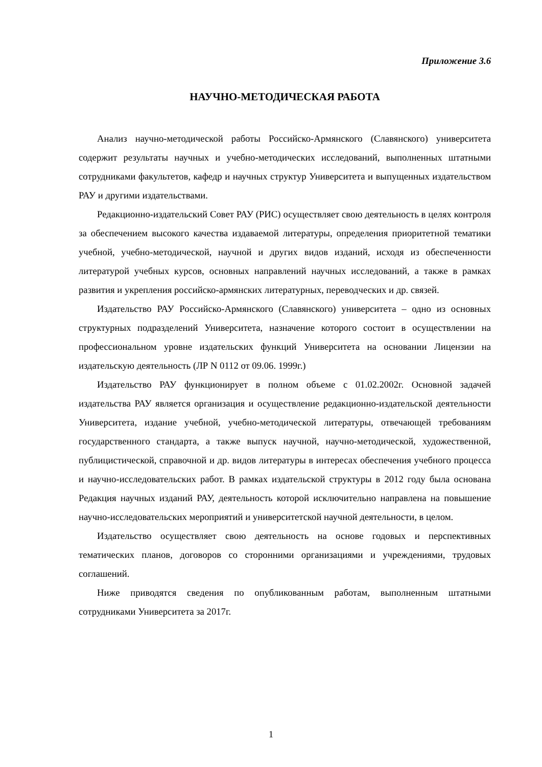Приложение 3.6
НАУЧНО-МЕТОДИЧЕСКАЯ РАБОТА
Анализ научно-методической работы Российско-Армянского (Славянского) университета содержит результаты научных и учебно-методических исследований, выполненных штатными сотрудниками факультетов, кафедр и научных структур Университета и выпущенных издательством РАУ и другими издательствами.
Редакционно-издательский Совет РАУ (РИС) осуществляет свою деятельность в целях контроля за обеспечением высокого качества издаваемой литературы, определения приоритетной тематики учебной, учебно-методической, научной и других видов изданий, исходя из обеспеченности литературой учебных курсов, основных направлений научных исследований, а также в рамках развития и укрепления российско-армянских литературных, переводческих и др. связей.
Издательство РАУ Российско-Армянского (Славянского) университета – одно из основных структурных подразделений Университета, назначение которого состоит в осуществлении на профессиональном уровне издательских функций Университета на основании Лицензии на издательскую деятельность (ЛР N 0112 от 09.06. 1999г.)
Издательство РАУ функционирует в полном объеме с 01.02.2002г. Основной задачей издательства РАУ является организация и осуществление редакционно-издательской деятельности Университета, издание учебной, учебно-методической литературы, отвечающей требованиям государственного стандарта, а также выпуск научной, научно-методической, художественной, публицистической, справочной и др. видов литературы в интересах обеспечения учебного процесса и научно-исследовательских работ. В рамках издательской структуры в 2012 году была основана Редакция научных изданий РАУ, деятельность которой исключительно направлена на повышение научно-исследовательских мероприятий и университетской научной деятельности, в целом.
Издательство осуществляет свою деятельность на основе годовых и перспективных тематических планов, договоров со сторонними организациями и учреждениями, трудовых соглашений.
Ниже приводятся сведения по опубликованным работам, выполненным штатными сотрудниками Университета за 2017г.
1